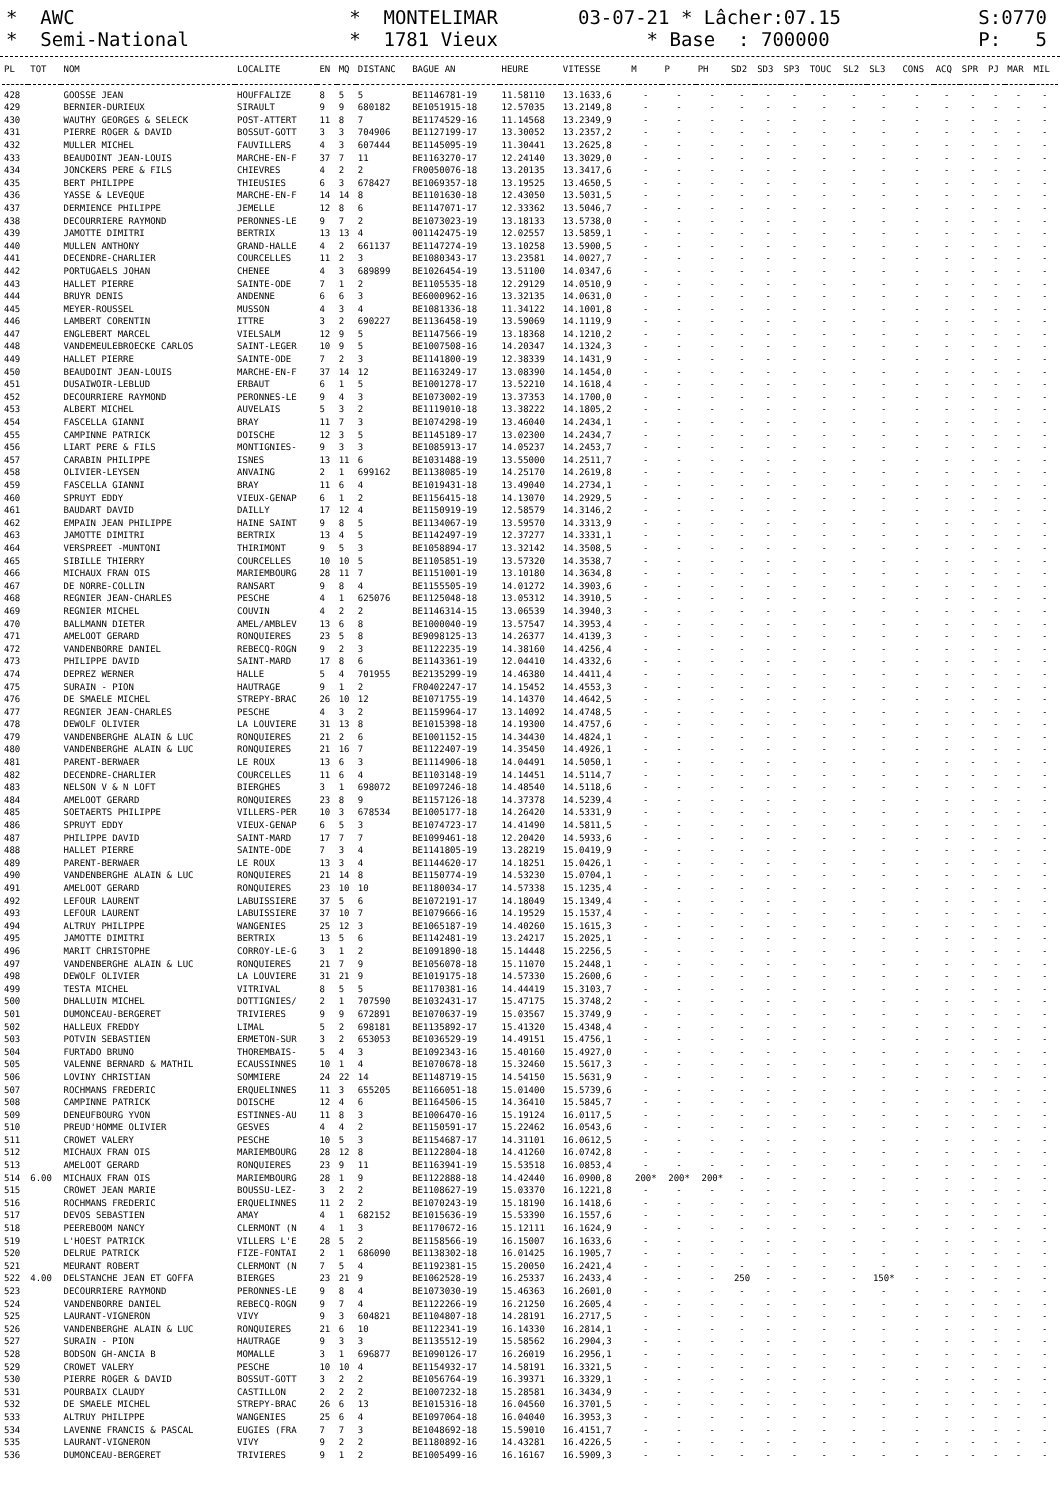* AWC * MONTELIMAR 03-07-21 * Lâcher:07.15 S:0770 * * Semi-National * 1781 Vieux * Base : 700000 P: 5 *
| PL | TOT | NOM | LOCALITE | EN | MQ | DISTANC | BAGUE AN | HEURE | VITESSE | M | P | PH | SD2 | SD3 | SP3 | TOUC | SL2 | SL3 | CONS | ACQ | SPR | PJ | MAR | MIL |
| --- | --- | --- | --- | --- | --- | --- | --- | --- | --- | --- | --- | --- | --- | --- | --- | --- | --- | --- | --- | --- | --- | --- | --- | --- |
| 428 | | GOOSSE JEAN | HOUFFALIZE | 8 | 5 | 5 | BE1146781-19 | 11.58110 | 13.1633,6 | - | - | - | - | - | - | - | - | - | - | - | - | - | - | - |
| 429 | | BERNIER-DURIEUX | SIRAULT | 9 | 9 | 680182 | BE1051915-18 | 12.57035 | 13.2149,8 | - | - | - | - | - | - | - | - | - | - | - | - | - | - | - |
| 430 | | WAUTHY GEORGES & SELECK | POST-ATTERT | 11 | 8 | 7 | BE1174529-16 | 11.14568 | 13.2349,9 | - | - | - | - | - | - | - | - | - | - | - | - | - | - | - |
| 431 | | PIERRE ROGER & DAVID | BOSSUT-GOTT | 3 | 3 | 704906 | BE1127199-17 | 13.30052 | 13.2357,2 | - | - | - | - | - | - | - | - | - | - | - | - | - | - | - |
| 432 | | MULLER MICHEL | FAUVILLERS | 4 | 3 | 607444 | BE1145095-19 | 11.30441 | 13.2625,8 | - | - | - | - | - | - | - | - | - | - | - | - | - | - | - |
| 433 | | BEAUDOINT JEAN-LOUIS | MARCHE-EN-F | 37 | 7 | 11 | BE1163270-17 | 12.24140 | 13.3029,0 | - | - | - | - | - | - | - | - | - | - | - | - | - | - | - |
| 434 | | JONCKERS PERE & FILS | CHIEVRES | 4 | 2 | 2 | FR0050076-18 | 13.20135 | 13.3417,6 | - | - | - | - | - | - | - | - | - | - | - | - | - | - | - |
| 435 | | BERT PHILIPPE | THIEUSIES | 6 | 3 | 678427 | BE1069357-18 | 13.19525 | 13.4650,5 | - | - | - | - | - | - | - | - | - | - | - | - | - | - | - |
| 436 | | YASSE & LEVEQUE | MARCHE-EN-F | 14 | 14 | 8 | BE1101630-18 | 12.43050 | 13.5031,5 | - | - | - | - | - | - | - | - | - | - | - | - | - | - | - |
| 437 | | DERMIENCE PHILIPPE | JEMELLE | 12 | 8 | 6 | BE1147071-17 | 12.33362 | 13.5046,7 | - | - | - | - | - | - | - | - | - | - | - | - | - | - | - |
| 438 | | DECOURRIERE RAYMOND | PERONNES-LE | 9 | 7 | 2 | BE1073023-19 | 13.18133 | 13.5738,0 | - | - | - | - | - | - | - | - | - | - | - | - | - | - | - |
| 439 | | JAMOTTE DIMITRI | BERTRIX | 13 | 13 | 4 | 001142475-19 | 12.02557 | 13.5859,1 | - | - | - | - | - | - | - | - | - | - | - | - | - | - | - |
| 440 | | MULLEN ANTHONY | GRAND-HALLE | 4 | 2 | 661137 | BE1147274-19 | 13.10258 | 13.5900,5 | - | - | - | - | - | - | - | - | - | - | - | - | - | - | - |
| 441 | | DECENDRE-CHARLIER | COURCELLES | 11 | 2 | 3 | BE1080343-17 | 13.23581 | 14.0027,7 | - | - | - | - | - | - | - | - | - | - | - | - | - | - | - |
| 442 | | PORTUGAELS JOHAN | CHENEE | 4 | 3 | 689899 | BE1026454-19 | 13.51100 | 14.0347,6 | - | - | - | - | - | - | - | - | - | - | - | - | - | - | - |
| 443 | | HALLET PIERRE | SAINTE-ODE | 7 | 1 | 2 | BE1105535-18 | 12.29129 | 14.0510,9 | - | - | - | - | - | - | - | - | - | - | - | - | - | - | - |
| 444 | | BRUYR DENIS | ANDENNE | 6 | 6 | 3 | BE6000962-16 | 13.32135 | 14.0631,0 | - | - | - | - | - | - | - | - | - | - | - | - | - | - | - |
| 445 | | MEYER-ROUSSEL | MUSSON | 4 | 3 | 4 | BE1081336-18 | 11.34122 | 14.1001,8 | - | - | - | - | - | - | - | - | - | - | - | - | - | - | - |
| 446 | | LAMBERT CORENTIN | ITTRE | 3 | 2 | 690227 | BE1136458-19 | 13.59069 | 14.1119,9 | - | - | - | - | - | - | - | - | - | - | - | - | - | - | - |
| 447 | | ENGLEBERT MARCEL | VIELSALM | 12 | 9 | 5 | BE1147566-19 | 13.18368 | 14.1210,2 | - | - | - | - | - | - | - | - | - | - | - | - | - | - | - |
| 448 | | VANDEMEULEBROECKE CARLOS | SAINT-LEGER | 10 | 9 | 5 | BE1007508-16 | 14.20347 | 14.1324,3 | - | - | - | - | - | - | - | - | - | - | - | - | - | - | - |
| 449 | | HALLET PIERRE | SAINTE-ODE | 7 | 2 | 3 | BE1141800-19 | 12.38339 | 14.1431,9 | - | - | - | - | - | - | - | - | - | - | - | - | - | - | - |
| 450 | | BEAUDOINT JEAN-LOUIS | MARCHE-EN-F | 37 | 14 | 12 | BE1163249-17 | 13.08390 | 14.1454,0 | - | - | - | - | - | - | - | - | - | - | - | - | - | - | - |
| 451 | | DUSAIWOIR-LEBLUD | ERBAUT | 6 | 1 | 5 | BE1001278-17 | 13.52210 | 14.1618,4 | - | - | - | - | - | - | - | - | - | - | - | - | - | - | - |
| 452 | | DECOURRIERE RAYMOND | PERONNES-LE | 9 | 4 | 3 | BE1073002-19 | 13.37353 | 14.1700,0 | - | - | - | - | - | - | - | - | - | - | - | - | - | - | - |
| 453 | | ALBERT MICHEL | AUVELAIS | 5 | 3 | 2 | BE1119010-18 | 13.38222 | 14.1805,2 | - | - | - | - | - | - | - | - | - | - | - | - | - | - | - |
| 454 | | FASCELLA GIANNI | BRAY | 11 | 7 | 3 | BE1074298-19 | 13.46040 | 14.2434,1 | - | - | - | - | - | - | - | - | - | - | - | - | - | - | - |
| 455 | | CAMPINNE PATRICK | DOISCHE | 12 | 3 | 5 | BE1145189-17 | 13.02300 | 14.2434,7 | - | - | - | - | - | - | - | - | - | - | - | - | - | - | - |
| 456 | | LIART PERE & FILS | MONTIGNIES- | 9 | 3 | 3 | BE1085913-17 | 14.05237 | 14.2453,7 | - | - | - | - | - | - | - | - | - | - | - | - | - | - | - |
| 457 | | CARABIN PHILIPPE | ISNES | 13 | 11 | 6 | BE1031488-19 | 13.55000 | 14.2511,7 | - | - | - | - | - | - | - | - | - | - | - | - | - | - | - |
| 458 | | OLIVIER-LEYSEN | ANVAING | 2 | 1 | 699162 | BE1138085-19 | 14.25170 | 14.2619,8 | - | - | - | - | - | - | - | - | - | - | - | - | - | - | - |
| 459 | | FASCELLA GIANNI | BRAY | 11 | 6 | 4 | BE1019431-18 | 13.49040 | 14.2734,1 | - | - | - | - | - | - | - | - | - | - | - | - | - | - | - |
| 460 | | SPRUYT EDDY | VIEUX-GENAP | 6 | 1 | 2 | BE1156415-18 | 14.13070 | 14.2929,5 | - | - | - | - | - | - | - | - | - | - | - | - | - | - | - |
| 461 | | BAUDART DAVID | DAILLY | 17 | 12 | 4 | BE1150919-19 | 12.58579 | 14.3146,2 | - | - | - | - | - | - | - | - | - | - | - | - | - | - | - |
| 462 | | EMPAIN JEAN PHILIPPE | HAINE SAINT | 9 | 8 | 5 | BE1134067-19 | 13.59570 | 14.3313,9 | - | - | - | - | - | - | - | - | - | - | - | - | - | - | - |
| 463 | | JAMOTTE DIMITRI | BERTRIX | 13 | 4 | 5 | BE1142497-19 | 12.37277 | 14.3331,1 | - | - | - | - | - | - | - | - | - | - | - | - | - | - | - |
| 464 | | VERSPREET -MUNTONI | THIRIMONT | 9 | 5 | 3 | BE1058894-17 | 13.32142 | 14.3508,5 | - | - | - | - | - | - | - | - | - | - | - | - | - | - | - |
| 465 | | SIBILLE THIERRY | COURCELLES | 10 | 10 | 5 | BE1105851-19 | 13.57320 | 14.3538,7 | - | - | - | - | - | - | - | - | - | - | - | - | - | - | - |
| 466 | | MICHAUX FRAN OIS | MARIEMBOURG | 28 | 11 | 7 | BE1151001-19 | 13.10180 | 14.3634,8 | - | - | - | - | - | - | - | - | - | - | - | - | - | - | - |
| 467 | | DE NORRE-COLLIN | RANSART | 9 | 8 | 4 | BE1155505-19 | 14.01272 | 14.3903,6 | - | - | - | - | - | - | - | - | - | - | - | - | - | - | - |
| 468 | | REGNIER JEAN-CHARLES | PESCHE | 4 | 1 | 625076 | BE1125048-18 | 13.05312 | 14.3910,5 | - | - | - | - | - | - | - | - | - | - | - | - | - | - | - |
| 469 | | REGNIER MICHEL | COUVIN | 4 | 2 | 2 | BE1146314-15 | 13.06539 | 14.3940,3 | - | - | - | - | - | - | - | - | - | - | - | - | - | - | - |
| 470 | | BALLMANN DIETER | AMEL/AMBLEV | 13 | 6 | 8 | BE1000040-19 | 13.57547 | 14.3953,4 | - | - | - | - | - | - | - | - | - | - | - | - | - | - | - |
| 471 | | AMELOOT GERARD | RONQUIERES | 23 | 5 | 8 | BE9098125-13 | 14.26377 | 14.4139,3 | - | - | - | - | - | - | - | - | - | - | - | - | - | - | - |
| 472 | | VANDENBORRE DANIEL | REBECQ-ROGN | 9 | 2 | 3 | BE1122235-19 | 14.38160 | 14.4256,4 | - | - | - | - | - | - | - | - | - | - | - | - | - | - | - |
| 473 | | PHILIPPE DAVID | SAINT-MARD | 17 | 8 | 6 | BE1143361-19 | 12.04410 | 14.4332,6 | - | - | - | - | - | - | - | - | - | - | - | - | - | - | - |
| 474 | | DEPREZ WERNER | HALLE | 5 | 4 | 701955 | BE2135299-19 | 14.46380 | 14.4411,4 | - | - | - | - | - | - | - | - | - | - | - | - | - | - | - |
| 475 | | SURAIN - PION | HAUTRAGE | 9 | 1 | 2 | FR0402247-17 | 14.15452 | 14.4553,3 | - | - | - | - | - | - | - | - | - | - | - | - | - | - | - |
| 476 | | DE SMAELE MICHEL | STREPY-BRAC | 26 | 10 | 12 | BE1071755-19 | 14.14370 | 14.4642,5 | - | - | - | - | - | - | - | - | - | - | - | - | - | - | - |
| 477 | | REGNIER JEAN-CHARLES | PESCHE | 4 | 3 | 2 | BE1159964-17 | 13.14092 | 14.4748,5 | - | - | - | - | - | - | - | - | - | - | - | - | - | - | - |
| 478 | | DEWOLF OLIVIER | LA LOUVIERE | 31 | 13 | 8 | BE1015398-18 | 14.19300 | 14.4757,6 | - | - | - | - | - | - | - | - | - | - | - | - | - | - | - |
| 479 | | VANDENBERGHE ALAIN & LUC | RONQUIERES | 21 | 2 | 6 | BE1001152-15 | 14.34430 | 14.4824,1 | - | - | - | - | - | - | - | - | - | - | - | - | - | - | - |
| 480 | | VANDENBERGHE ALAIN & LUC | RONQUIERES | 21 | 16 | 7 | BE1122407-19 | 14.35450 | 14.4926,1 | - | - | - | - | - | - | - | - | - | - | - | - | - | - | - |
| 481 | | PARENT-BERWAER | LE ROUX | 13 | 6 | 3 | BE1114906-18 | 14.04491 | 14.5050,1 | - | - | - | - | - | - | - | - | - | - | - | - | - | - | - |
| 482 | | DECENDRE-CHARLIER | COURCELLES | 11 | 6 | 4 | BE1103148-19 | 14.14451 | 14.5114,7 | - | - | - | - | - | - | - | - | - | - | - | - | - | - | - |
| 483 | | NELSON V & N LOFT | BIERGHES | 3 | 1 | 698072 | BE1097246-18 | 14.48540 | 14.5118,6 | - | - | - | - | - | - | - | - | - | - | - | - | - | - | - |
| 484 | | AMELOOT GERARD | RONQUIERES | 23 | 8 | 9 | BE1157126-18 | 14.37378 | 14.5239,4 | - | - | - | - | - | - | - | - | - | - | - | - | - | - | - |
| 485 | | SOETAERTS PHILIPPE | VILLERS-PER | 10 | 3 | 678534 | BE1005177-18 | 14.26420 | 14.5331,9 | - | - | - | - | - | - | - | - | - | - | - | - | - | - | - |
| 486 | | SPRUYT EDDY | VIEUX-GENAP | 6 | 5 | 3 | BE1074723-17 | 14.41490 | 14.5811,5 | - | - | - | - | - | - | - | - | - | - | - | - | - | - | - |
| 487 | | PHILIPPE DAVID | SAINT-MARD | 17 | 7 | 7 | BE1099461-18 | 12.20420 | 14.5933,6 | - | - | - | - | - | - | - | - | - | - | - | - | - | - | - |
| 488 | | HALLET PIERRE | SAINTE-ODE | 7 | 3 | 4 | BE1141805-19 | 13.28219 | 15.0419,9 | - | - | - | - | - | - | - | - | - | - | - | - | - | - | - |
| 489 | | PARENT-BERWAER | LE ROUX | 13 | 3 | 4 | BE1144620-17 | 14.18251 | 15.0426,1 | - | - | - | - | - | - | - | - | - | - | - | - | - | - | - |
| 490 | | VANDENBERGHE ALAIN & LUC | RONQUIERES | 21 | 14 | 8 | BE1150774-19 | 14.53230 | 15.0704,1 | - | - | - | - | - | - | - | - | - | - | - | - | - | - | - |
| 491 | | AMELOOT GERARD | RONQUIERES | 23 | 10 | 10 | BE1180034-17 | 14.57338 | 15.1235,4 | - | - | - | - | - | - | - | - | - | - | - | - | - | - | - |
| 492 | | LEFOUR LAURENT | LABUISSIERE | 37 | 5 | 6 | BE1072191-17 | 14.18049 | 15.1349,4 | - | - | - | - | - | - | - | - | - | - | - | - | - | - | - |
| 493 | | LEFOUR LAURENT | LABUISSIERE | 37 | 10 | 7 | BE1079666-16 | 14.19529 | 15.1537,4 | - | - | - | - | - | - | - | - | - | - | - | - | - | - | - |
| 494 | | ALTRUY PHILIPPE | WANGENIES | 25 | 12 | 3 | BE1065187-19 | 14.40260 | 15.1615,3 | - | - | - | - | - | - | - | - | - | - | - | - | - | - | - |
| 495 | | JAMOTTE DIMITRI | BERTRIX | 13 | 5 | 6 | BE1142481-19 | 13.24217 | 15.2025,1 | - | - | - | - | - | - | - | - | - | - | - | - | - | - | - |
| 496 | | MARIT CHRISTOPHE | CORROY-LE-G | 3 | 1 | 2 | BE1091890-18 | 15.14448 | 15.2256,5 | - | - | - | - | - | - | - | - | - | - | - | - | - | - | - |
| 497 | | VANDENBERGHE ALAIN & LUC | RONQUIERES | 21 | 7 | 9 | BE1056078-18 | 15.11070 | 15.2448,1 | - | - | - | - | - | - | - | - | - | - | - | - | - | - | - |
| 498 | | DEWOLF OLIVIER | LA LOUVIERE | 31 | 21 | 9 | BE1019175-18 | 14.57330 | 15.2600,6 | - | - | - | - | - | - | - | - | - | - | - | - | - | - | - |
| 499 | | TESTA MICHEL | VITRIVAL | 8 | 5 | 5 | BE1170381-16 | 14.44419 | 15.3103,7 | - | - | - | - | - | - | - | - | - | - | - | - | - | - | - |
| 500 | | DHALLUIN MICHEL | DOTTIGNIES/ | 2 | 1 | 707590 | BE1032431-17 | 15.47175 | 15.3748,2 | - | - | - | - | - | - | - | - | - | - | - | - | - | - | - |
| 501 | | DUMONCEAU-BERGERET | TRIVIERES | 9 | 9 | 672891 | BE1070637-19 | 15.03567 | 15.3749,9 | - | - | - | - | - | - | - | - | - | - | - | - | - | - | - |
| 502 | | HALLEUX FREDDY | LIMAL | 5 | 2 | 698181 | BE1135892-17 | 15.41320 | 15.4348,4 | - | - | - | - | - | - | - | - | - | - | - | - | - | - | - |
| 503 | | POTVIN SEBASTIEN | ERMETON-SUR | 3 | 2 | 653053 | BE1036529-19 | 14.49151 | 15.4756,1 | - | - | - | - | - | - | - | - | - | - | - | - | - | - | - |
| 504 | | FURTADO BRUNO | THOREMBAIS- | 5 | 4 | 3 | BE1092343-16 | 15.40160 | 15.4927,0 | - | - | - | - | - | - | - | - | - | - | - | - | - | - | - |
| 505 | | VALENNE BERNARD & MATHIL | ECAUSSINNES | 10 | 1 | 4 | BE1070678-18 | 15.32460 | 15.5617,3 | - | - | - | - | - | - | - | - | - | - | - | - | - | - | - |
| 506 | | LOVINY CHRISTIAN | SOMMIERE | 24 | 22 | 14 | BE1148719-15 | 14.54150 | 15.5631,9 | - | - | - | - | - | - | - | - | - | - | - | - | - | - | - |
| 507 | | ROCHMANS FREDERIC | ERQUELINNES | 11 | 3 | 655205 | BE1166051-18 | 15.01400 | 15.5739,6 | - | - | - | - | - | - | - | - | - | - | - | - | - | - | - |
| 508 | | CAMPINNE PATRICK | DOISCHE | 12 | 4 | 6 | BE1164506-15 | 14.36410 | 15.5845,7 | - | - | - | - | - | - | - | - | - | - | - | - | - | - | - |
| 509 | | DENEUFBOURG YVON | ESTINNES-AU | 11 | 8 | 3 | BE1006470-16 | 15.19124 | 16.0117,5 | - | - | - | - | - | - | - | - | - | - | - | - | - | - | - |
| 510 | | PREUD'HOMME OLIVIER | GESVES | 4 | 4 | 2 | BE1150591-17 | 15.22462 | 16.0543,6 | - | - | - | - | - | - | - | - | - | - | - | - | - | - | - |
| 511 | | CROWET VALERY | PESCHE | 10 | 5 | 3 | BE1154687-17 | 14.31101 | 16.0612,5 | - | - | - | - | - | - | - | - | - | - | - | - | - | - | - |
| 512 | | MICHAUX FRAN OIS | MARIEMBOURG | 28 | 12 | 8 | BE1122804-18 | 14.41260 | 16.0742,8 | - | - | - | - | - | - | - | - | - | - | - | - | - | - | - |
| 513 | | AMELOOT GERARD | RONQUIERES | 23 | 9 | 11 | BE1163941-19 | 15.53518 | 16.0853,4 | - | - | - | - | - | - | - | - | - | - | - | - | - | - | - |
| 514 | 6.00 | MICHAUX FRAN OIS | MARIEMBOURG | 28 | 1 | 9 | BE1122888-18 | 14.42440 | 16.0900,8 | 200* | 200* | 200* | - | - | - | - | - | - | - | - | - | - | - | - |
| 515 | | CROWET JEAN MARIE | BOUSSU-LEZ- | 3 | 2 | 2 | BE1108627-19 | 15.03370 | 16.1221,8 | - | - | - | - | - | - | - | - | - | - | - | - | - | - | - |
| 516 | | ROCHMANS FREDERIC | ERQUELINNES | 11 | 2 | 2 | BE1070243-19 | 15.18190 | 16.1418,6 | - | - | - | - | - | - | - | - | - | - | - | - | - | - | - |
| 517 | | DEVOS SEBASTIEN | AMAY | 4 | 1 | 682152 | BE1015636-19 | 15.53390 | 16.1557,6 | - | - | - | - | - | - | - | - | - | - | - | - | - | - | - |
| 518 | | PEEREBOOM NANCY | CLERMONT (N | 4 | 1 | 3 | BE1170672-16 | 15.12111 | 16.1624,9 | - | - | - | - | - | - | - | - | - | - | - | - | - | - | - |
| 519 | | L'HOEST PATRICK | VILLERS L'E | 28 | 5 | 2 | BE1158566-19 | 16.15007 | 16.1633,6 | - | - | - | - | - | - | - | - | - | - | - | - | - | - | - |
| 520 | | DELRUE PATRICK | FIZE-FONTAI | 2 | 1 | 686090 | BE1138302-18 | 16.01425 | 16.1905,7 | - | - | - | - | - | - | - | - | - | - | - | - | - | - | - |
| 521 | | MEURANT ROBERT | CLERMONT (N | 7 | 5 | 4 | BE1192381-15 | 15.20050 | 16.2421,4 | - | - | - | - | - | - | - | - | - | - | - | - | - | - | - |
| 522 | 4.00 | DELSTANCHE JEAN ET GOFFA | BIERGES | 23 | 21 | 9 | BE1062528-19 | 16.25337 | 16.2433,4 | - | - | - | 250 | - | - | - | - | 150* | - | - | - | - | - | - |
| 523 | | DECOURRIERE RAYMOND | PERONNES-LE | 9 | 8 | 4 | BE1073030-19 | 15.46363 | 16.2601,0 | - | - | - | - | - | - | - | - | - | - | - | - | - | - | - |
| 524 | | VANDENBORRE DANIEL | REBECQ-ROGN | 9 | 7 | 4 | BE1122266-19 | 16.21250 | 16.2605,4 | - | - | - | - | - | - | - | - | - | - | - | - | - | - | - |
| 525 | | LAURANT-VIGNERON | VIVY | 9 | 3 | 604821 | BE1104807-18 | 14.28191 | 16.2717,5 | - | - | - | - | - | - | - | - | - | - | - | - | - | - | - |
| 526 | | VANDENBERGHE ALAIN & LUC | RONQUIERES | 21 | 6 | 10 | BE1122341-19 | 16.14330 | 16.2814,1 | - | - | - | - | - | - | - | - | - | - | - | - | - | - | - |
| 527 | | SURAIN - PION | HAUTRAGE | 9 | 3 | 3 | BE1135512-19 | 15.58562 | 16.2904,3 | - | - | - | - | - | - | - | - | - | - | - | - | - | - | - |
| 528 | | BODSON GH-ANCIA B | MOMALLE | 3 | 1 | 696877 | BE1090126-17 | 16.26019 | 16.2956,1 | - | - | - | - | - | - | - | - | - | - | - | - | - | - | - |
| 529 | | CROWET VALERY | PESCHE | 10 | 10 | 4 | BE1154932-17 | 14.58191 | 16.3321,5 | - | - | - | - | - | - | - | - | - | - | - | - | - | - | - |
| 530 | | PIERRE ROGER & DAVID | BOSSUT-GOTT | 3 | 2 | 2 | BE1056764-19 | 16.39371 | 16.3329,1 | - | - | - | - | - | - | - | - | - | - | - | - | - | - | - |
| 531 | | POURBAIX CLAUDY | CASTILLON | 2 | 2 | 2 | BE1007232-18 | 15.28581 | 16.3434,9 | - | - | - | - | - | - | - | - | - | - | - | - | - | - | - |
| 532 | | DE SMAELE MICHEL | STREPY-BRAC | 26 | 6 | 13 | BE1015316-18 | 16.04560 | 16.3701,5 | - | - | - | - | - | - | - | - | - | - | - | - | - | - | - |
| 533 | | ALTRUY PHILIPPE | WANGENIES | 25 | 6 | 4 | BE1097064-18 | 16.04040 | 16.3953,3 | - | - | - | - | - | - | - | - | - | - | - | - | - | - | - |
| 534 | | LAVENNE FRANCIS & PASCAL | EUGIES (FRA | 7 | 7 | 3 | BE1048692-18 | 15.59010 | 16.4151,7 | - | - | - | - | - | - | - | - | - | - | - | - | - | - | - |
| 535 | | LAURANT-VIGNERON | VIVY | 9 | 2 | 2 | BE1180892-16 | 14.43281 | 16.4226,5 | - | - | - | - | - | - | - | - | - | - | - | - | - | - | - |
| 536 | | DUMONCEAU-BERGERET | TRIVIERES | 9 | 1 | 2 | BE1005499-16 | 16.16167 | 16.5909,3 | - | - | - | - | - | - | - | - | - | - | - | - | - | - | - |